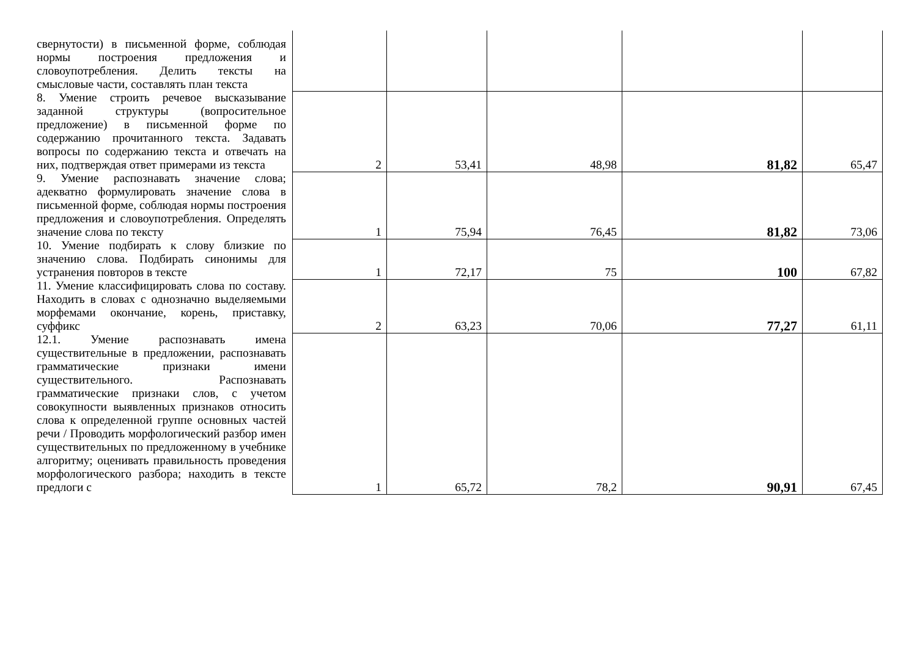| свернутости) в письменной форме, соблюдая нормы построения предложения и словоупотребления. Делить тексты на смысловые части, составлять план текста | | | | | |
| 8. Умение строить речевое высказывание заданной структуры (вопросительное предложение) в письменной форме по содержанию прочитанного текста. Задавать вопросы по содержанию текста и отвечать на них, подтверждая ответ примерами из текста | 2 | 53,41 | 48,98 | 81,82 | 65,47 |
| 9. Умение распознавать значение слова; адекватно формулировать значение слова в письменной форме, соблюдая нормы построения предложения и словоупотребления. Определять значение слова по тексту | 1 | 75,94 | 76,45 | 81,82 | 73,06 |
| 10. Умение подбирать к слову близкие по значению слова. Подбирать синонимы для устранения повторов в тексте | 1 | 72,17 | 75 | 100 | 67,82 |
| 11. Умение классифицировать слова по составу. Находить в словах с однозначно выделяемыми морфемами окончание, корень, приставку, суффикс | 2 | 63,23 | 70,06 | 77,27 | 61,11 |
| 12.1. Умение распознавать имена существительные в предложении, распознавать грамматические признаки имени существительного. Распознавать грамматические признаки слов, с учетом совокупности выявленных признаков относить слова к определенной группе основных частей речи / Проводить морфологический разбор имен существительных по предложенному в учебнике алгоритму; оценивать правильность проведения морфологического разбора; находить в тексте предлоги с | 1 | 65,72 | 78,2 | 90,91 | 67,45 |